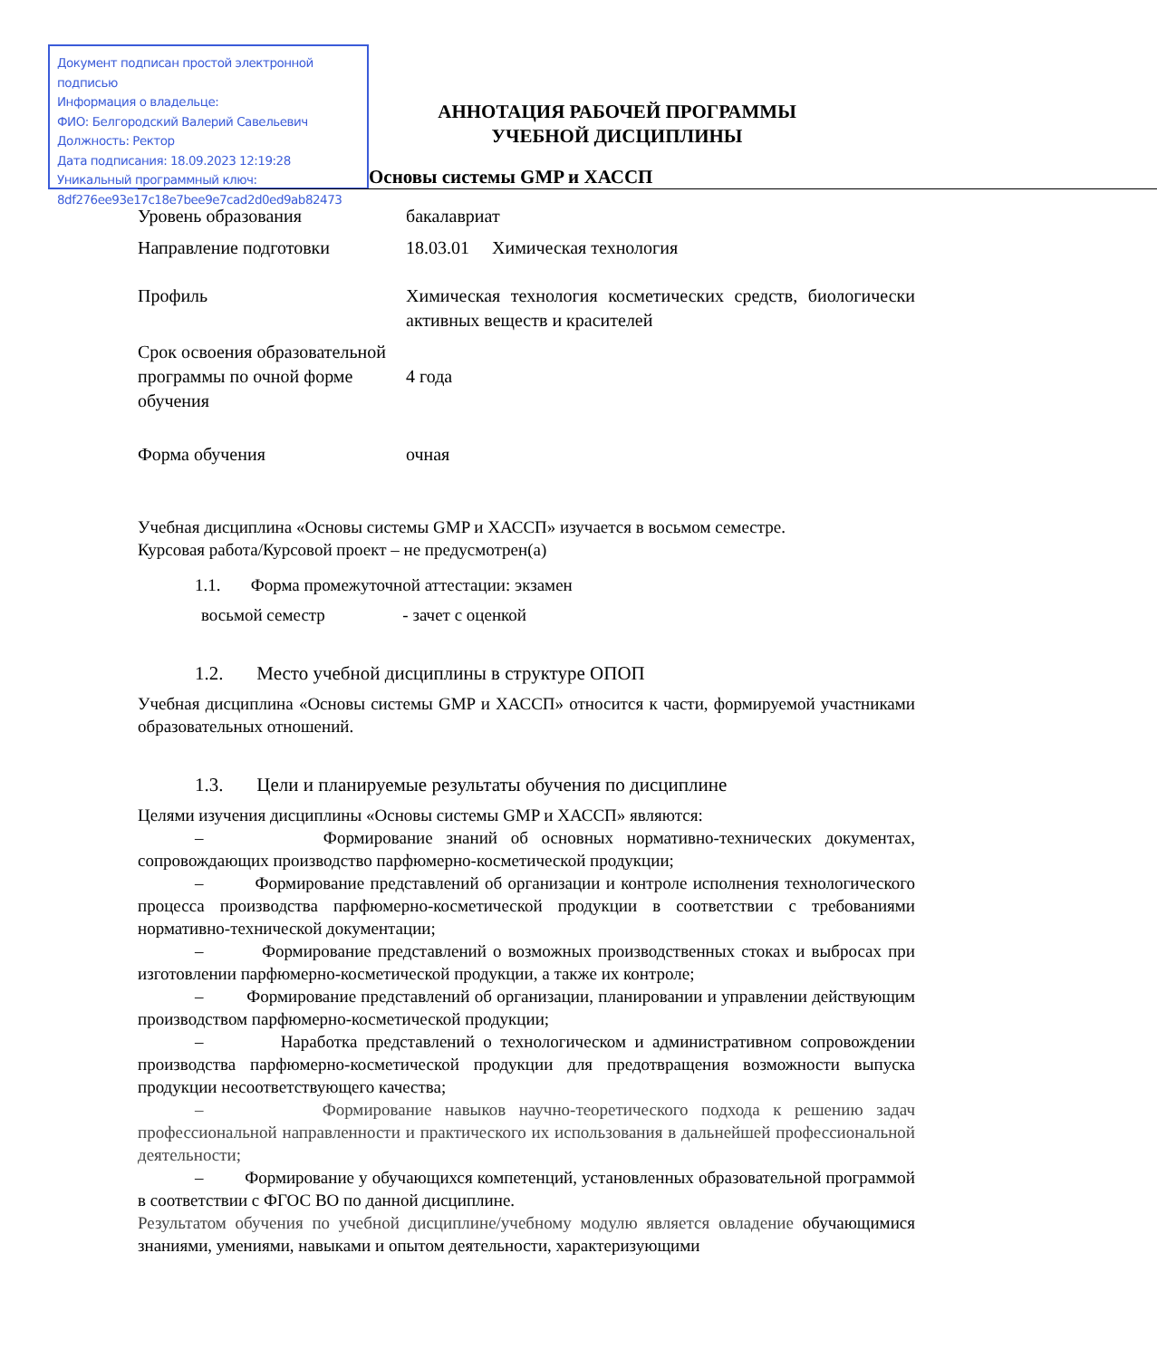Документ подписан простой электронной подписью
Информация о владельце:
ФИО: Белгородский Валерий Савельевич
Должность: Ректор
Дата подписания: 18.09.2023 12:19:28
Уникальный программный ключ:
8df276ee93e17c18e7bee9e7cad2d0ed9ab82473
АННОТАЦИЯ РАБОЧЕЙ ПРОГРАММЫ
УЧЕБНОЙ ДИСЦИПЛИНЫ
Основы системы GMP и ХАССП
| Уровень образования | бакалавриат |
| Направление подготовки | 18.03.01 Химическая технология |
| Профиль | Химическая технология косметических средств, биологически активных веществ и красителей |
| Срок освоения образовательной программы по очной форме обучения | 4 года |
| Форма обучения | очная |
Учебная дисциплина «Основы системы GMP и ХАССП» изучается в восьмом семестре.
Курсовая работа/Курсовой проект – не предусмотрен(а)
1.1. Форма промежуточной аттестации: экзамен
восьмой семестр - зачет с оценкой
1.2. Место учебной дисциплины в структуре ОПОП
Учебная дисциплина «Основы системы GMP и ХАССП» относится к части, формируемой участниками образовательных отношений.
1.3. Цели и планируемые результаты обучения по дисциплине
Целями изучения дисциплины «Основы системы GMP и ХАССП» являются:
– Формирование знаний об основных нормативно-технических документах, сопровождающих производство парфюмерно-косметической продукции;
– Формирование представлений об организации и контроле исполнения технологического процесса производства парфюмерно-косметической продукции в соответствии с требованиями нормативно-технической документации;
– Формирование представлений о возможных производственных стоках и выбросах при изготовлении парфюмерно-косметической продукции, а также их контроле;
– Формирование представлений об организации, планировании и управлении действующим производством парфюмерно-косметической продукции;
– Наработка представлений о технологическом и административном сопровождении производства парфюмерно-косметической продукции для предотвращения возможности выпуска продукции несоответствующего качества;
– Формирование навыков научно-теоретического подхода к решению задач профессиональной направленности и практического их использования в дальнейшей профессиональной деятельности;
– Формирование у обучающихся компетенций, установленных образовательной программой в соответствии с ФГОС ВО по данной дисциплине.
Результатом обучения по учебной дисциплине/учебному модулю является овладение обучающимися знаниями, умениями, навыками и опытом деятельности, характеризующими